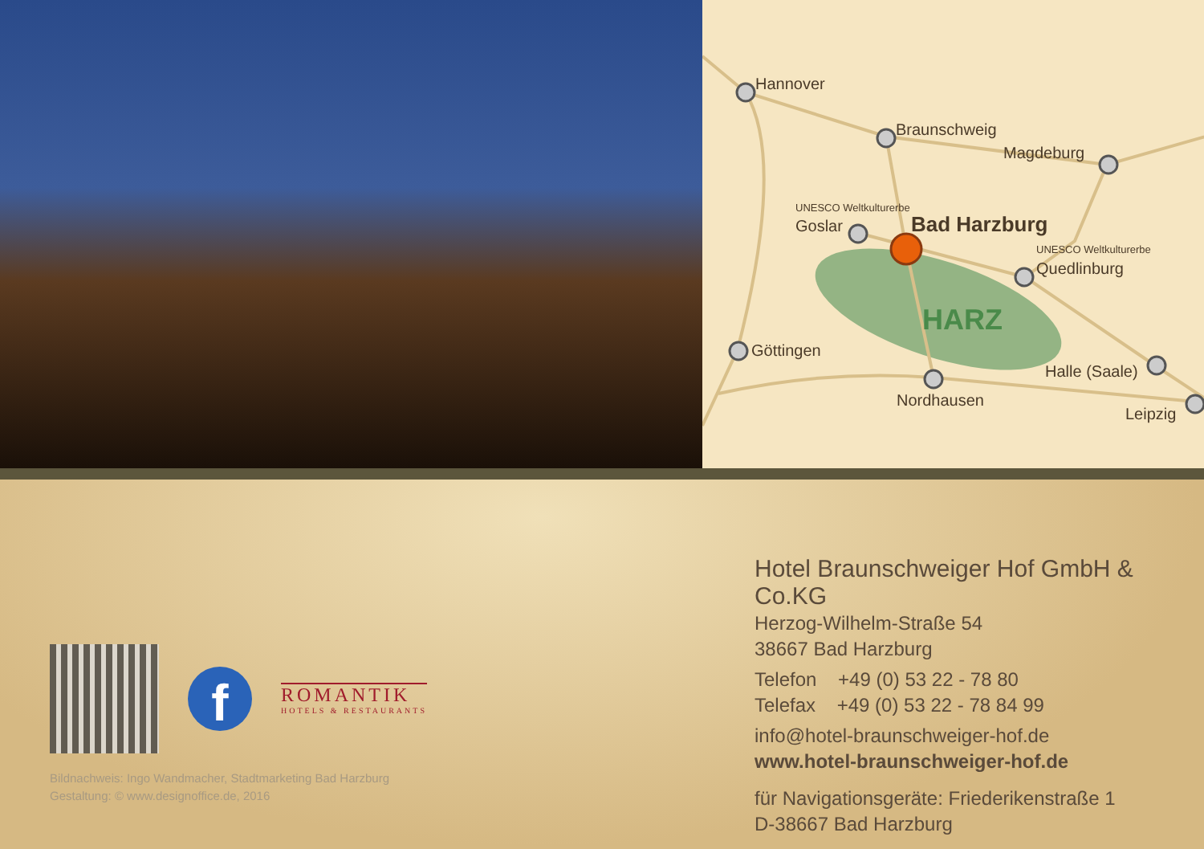Hannover
Braunschweig
Magdeburg
Goslar
Quedlinburg
Göttingen
Nordhausen
Halle (Saale)
Leipzig
UNESCO Weltkulturerbe
UNESCO Weltkulturerbe
Bad Harzburg
HARZ
f
ROMANTIK
HOTELS & RESTAURANTS
Bildnachweis: Ingo Wandmacher, Stadtmarketing Bad Harzburg
Gestaltung: © www.designoffice.de, 2016
Hotel Braunschweiger Hof GmbH & Co.KG
Herzog-Wilhelm-Straße 54
38667 Bad Harzburg
Telefon +49 (0) 53 22 - 78 80
Telefax +49 (0) 53 22 - 78 84 99
info@hotel-braunschweiger-hof.de
www.hotel-braunschweiger-hof.de
für Navigationsgeräte: Friederikenstraße 1
D-38667 Bad Harzburg